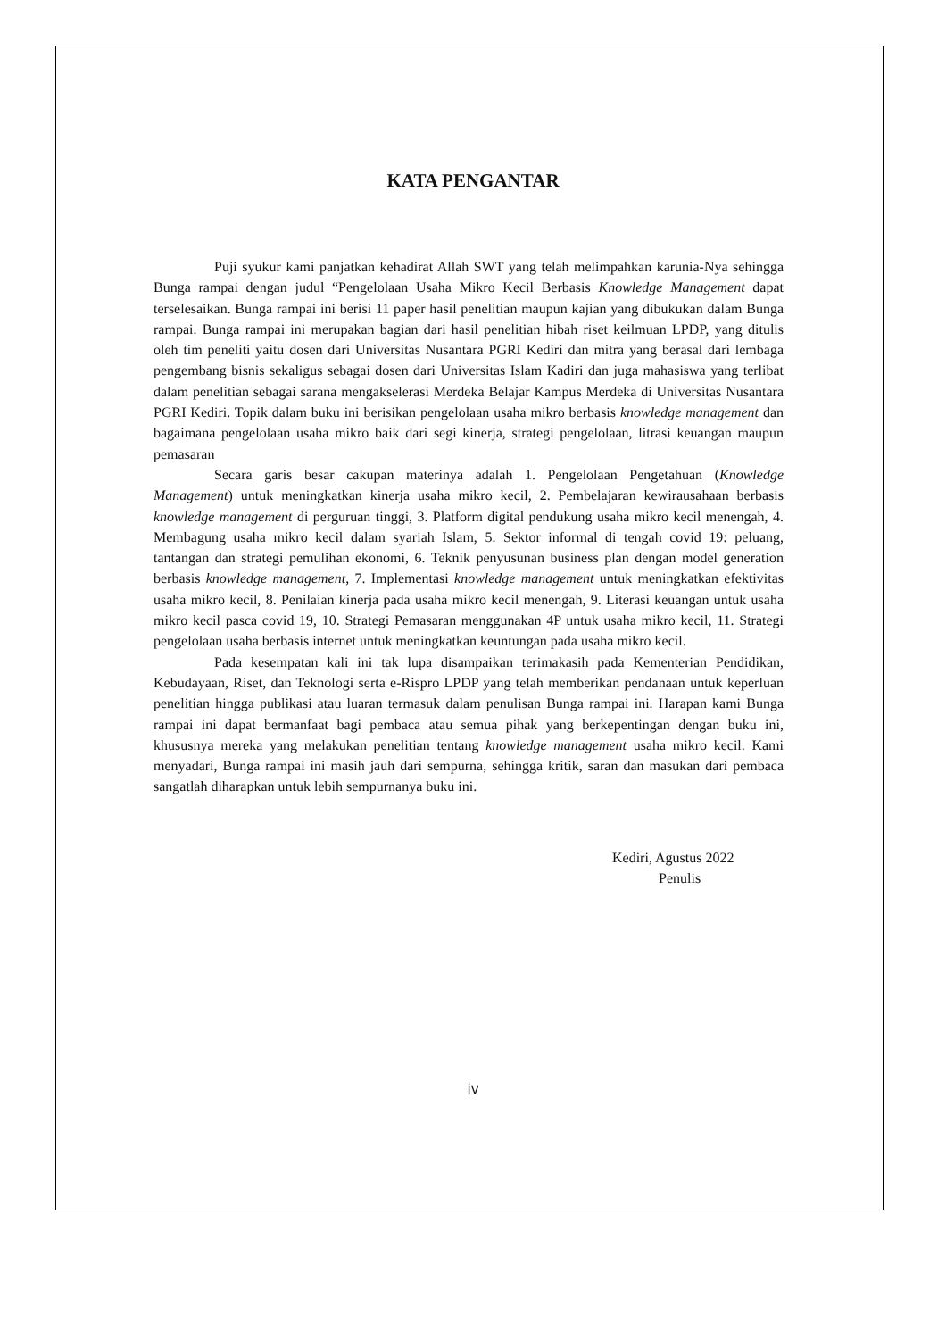KATA PENGANTAR
Puji syukur kami panjatkan kehadirat Allah SWT yang telah melimpahkan karunia-Nya sehingga Bunga rampai dengan judul “Pengelolaan Usaha Mikro Kecil Berbasis Knowledge Management dapat terselesaikan. Bunga rampai ini berisi 11 paper hasil penelitian maupun kajian yang dibukukan dalam Bunga rampai. Bunga rampai ini merupakan bagian dari hasil penelitian hibah riset keilmuan LPDP, yang ditulis oleh tim peneliti yaitu dosen dari Universitas Nusantara PGRI Kediri dan mitra yang berasal dari lembaga pengembang bisnis sekaligus sebagai dosen dari Universitas Islam Kadiri dan juga mahasiswa yang terlibat dalam penelitian sebagai sarana mengakselerasi Merdeka Belajar Kampus Merdeka di Universitas Nusantara PGRI Kediri. Topik dalam buku ini berisikan pengelolaan usaha mikro berbasis knowledge management dan bagaimana pengelolaan usaha mikro baik dari segi kinerja, strategi pengelolaan, litrasi keuangan maupun pemasaran
Secara garis besar cakupan materinya adalah 1. Pengelolaan Pengetahuan (Knowledge Management) untuk meningkatkan kinerja usaha mikro kecil, 2. Pembelajaran kewirausahaan berbasis knowledge management di perguruan tinggi, 3. Platform digital pendukung usaha mikro kecil menengah, 4. Membagung usaha mikro kecil dalam syariah Islam, 5. Sektor informal di tengah covid 19: peluang, tantangan dan strategi pemulihan ekonomi, 6. Teknik penyusunan business plan dengan model generation berbasis knowledge management, 7. Implementasi knowledge management untuk meningkatkan efektivitas usaha mikro kecil, 8. Penilaian kinerja pada usaha mikro kecil menengah, 9. Literasi keuangan untuk usaha mikro kecil pasca covid 19, 10. Strategi Pemasaran menggunakan 4P untuk usaha mikro kecil, 11. Strategi pengelolaan usaha berbasis internet untuk meningkatkan keuntungan pada usaha mikro kecil.
Pada kesempatan kali ini tak lupa disampaikan terimakasih pada Kementerian Pendidikan, Kebudayaan, Riset, dan Teknologi serta e-Rispro LPDP yang telah memberikan pendanaan untuk keperluan penelitian hingga publikasi atau luaran termasuk dalam penulisan Bunga rampai ini. Harapan kami Bunga rampai ini dapat bermanfaat bagi pembaca atau semua pihak yang berkepentingan dengan buku ini, khususnya mereka yang melakukan penelitian tentang knowledge management usaha mikro kecil. Kami menyadari, Bunga rampai ini masih jauh dari sempurna, sehingga kritik, saran dan masukan dari pembaca sangatlah diharapkan untuk lebih sempurnanya buku ini.
Kediri, Agustus 2022
Penulis
iv